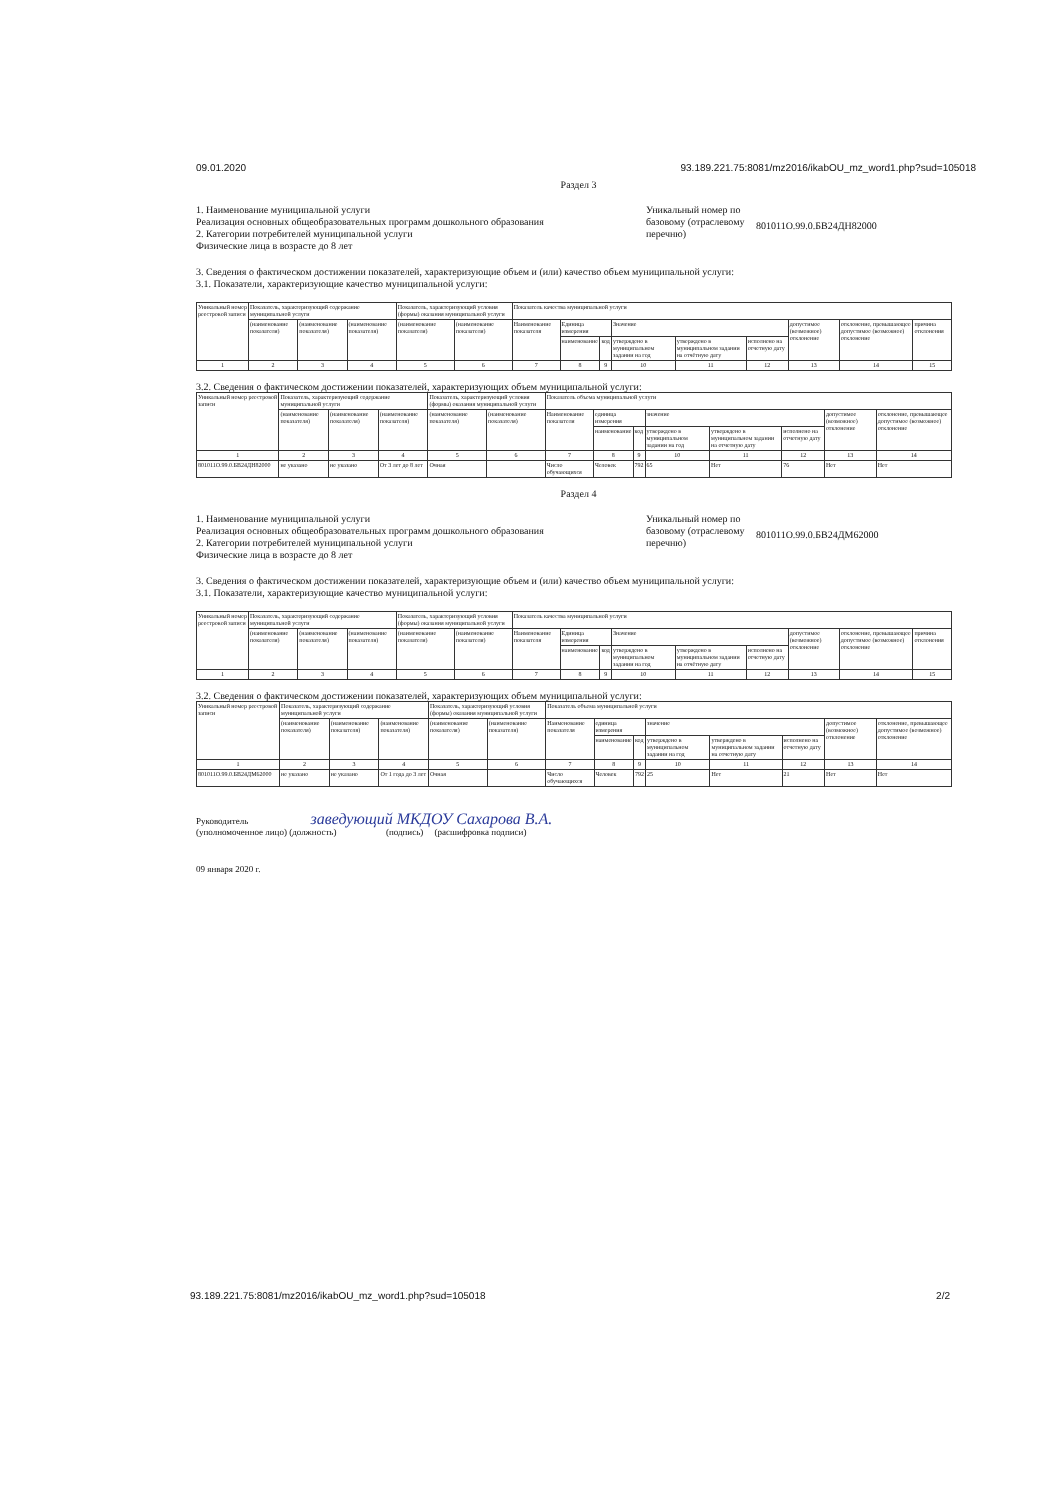09.01.2020 93.189.221.75:8081/mz2016/ikabOU_mz_word1.php?sud=105018
Раздел 3
1. Наименование муниципальной услуги
Реализация основных общеобразовательных программ дошкольного образования
2. Категории потребителей муниципальной услуги
Физические лица в возрасте до 8 лет
Уникальный номер по базовому (отраслевому перечню)
801011О.99.0.БВ24ДН82000
3. Сведения о фактическом достижении показателей, характеризующие объем и (или) качество объем муниципальной услуги:
3.1. Показатели, характеризующие качество муниципальной услуги:
| Уникальный номер реестровой записи | Показатель, характеризующий содержание муниципальной услуги | | | Показатель, характеризующий условия (формы) оказания муниципальной услуги | | Показатель качества муниципальной услуги | | | | | | | | |
| | (наименование показателя) | (наименование показателя) | (наименование показателя) | (наименование показателя) | (наименование показателя) | Наименование показателя | Единица измерения | | Значение | | | допустимое (возможное) отклонение | отклонение, превышающее допустимое (возможное) отклонение | причина отклонения |
| | | | | | | | наименование | код | утверждено в муниципальном задании на год | утверждено в муниципальном задании на отчётную дату | исполнено на отчетную дату | | | |
| 1 | 2 | 3 | 4 | 5 | 6 | 7 | 8 | 9 | 10 | 11 | 12 | 13 | 14 | 15 |
3.2. Сведения о фактическом достижении показателей, характеризующих объем муниципальной услуги:
| Уникальный номер реестровой записи | Показатель, характеризующий содержание муниципальной услуги | | | Показатель, характеризующий условия (формы) оказания муниципальной услуги | | Показатель объема муниципальной услуги | | | | | | | |
| | (наименование показателя) | (наименование показателя) | (наименование показателя) | (наименование показателя) | (наименование показателя) | Наименование показателя | единица измерения | | значение | | | допустимое (возможное) отклонение | отклонение, превышающее допустимое (возможное) отклонение |
| | | | | | | | наименование | код | утверждено в муниципальном задании на год | утверждено в муниципальном задании на отчетную дату | исполнено на отчетную дату | | |
| 1 | 2 | 3 | 4 | 5 | 6 | 7 | 8 | 9 | 10 | 11 | 12 | 13 | 14 |
| 801011О.99.0.БВ24ДН82000 | не указано | не указано | От 3 лет до 8 лет | Очная | | Число обучающихся | Человек | 792 | 65 | Нет | 76 | Нет | Нет |
Раздел 4
1. Наименование муниципальной услуги
Реализация основных общеобразовательных программ дошкольного образования
2. Категории потребителей муниципальной услуги
Физические лица в возрасте до 8 лет
Уникальный номер по базовому (отраслевому перечню)
801011О.99.0.БВ24ДМ62000
3. Сведения о фактическом достижении показателей, характеризующие объем и (или) качество объем муниципальной услуги:
3.1. Показатели, характеризующие качество муниципальной услуги:
| Уникальный номер реестровой записи | Показатель, характеризующий содержание муниципальной услуги | | | Показатель, характеризующий условия (формы) оказания муниципальной услуги | | Показатель качества муниципальной услуги | | | | | | | | |
| | (наименование показателя) | (наименование показателя) | (наименование показателя) | (наименование показателя) | (наименование показателя) | Наименование показателя | Единица измерения | | Значение | | | допустимое (возможное) отклонение | отклонение, превышающее допустимое (возможное) отклонение | причина отклонения |
| | | | | | | | наименование | код | утверждено в муниципальном задании на год | утверждено в муниципальном задании на отчётную дату | исполнено на отчетную дату | | | |
| 1 | 2 | 3 | 4 | 5 | 6 | 7 | 8 | 9 | 10 | 11 | 12 | 13 | 14 | 15 |
3.2. Сведения о фактическом достижении показателей, характеризующих объем муниципальной услуги:
| Уникальный номер реестровой записи | Показатель, характеризующий содержание муниципальной услуги | | | Показатель, характеризующий условия (формы) оказания муниципальной услуги | | Показатель объема муниципальной услуги | | | | | | | |
| | (наименование показателя) | (наименование показателя) | (наименование показателя) | (наименование показателя) | (наименование показателя) | Наименование показателя | единица измерения | | значение | | | допустимое (возможное) отклонение | отклонение, превышающее допустимое (возможное) отклонение |
| | | | | | | | наименование | код | утверждено в муниципальном задании на год | утверждено в муниципальном задании на отчетную дату | исполнено на отчетную дату | | |
| 1 | 2 | 3 | 4 | 5 | 6 | 7 | 8 | 9 | 10 | 11 | 12 | 13 | 14 |
| 801011О.99.0.БВ24ДМ62000 | не указано | не указано | От 1 года до 3 лет | Очная | | Число обучающихся | Человек | 792 | 25 | Нет | 21 | Нет | Нет |
Руководитель заведующий МКДОУ Сахарова В.А.
(уполномоченное лицо) (должность) (подпись) (расшифровка подписи)
09 января 2020 г.
93.189.221.75:8081/mz2016/ikabOU_mz_word1.php?sud=105018 2/2